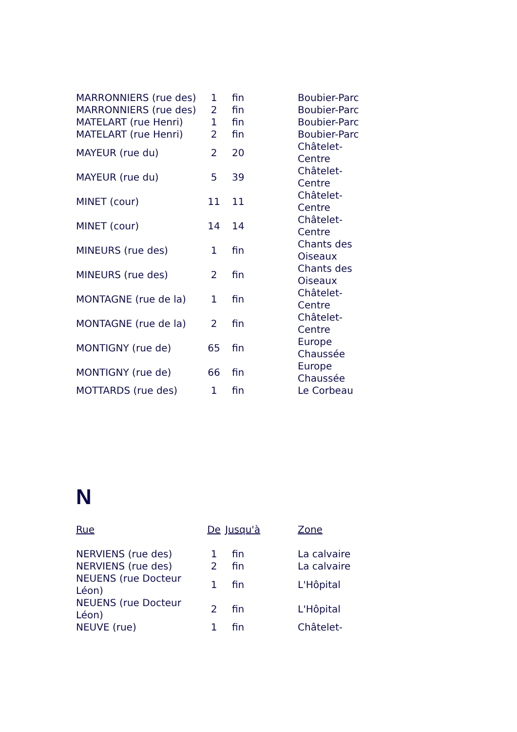| MARRONNIERS (rue des) | 1 | fin | Boubier-Parc |
| MARRONNIERS (rue des) | 2 | fin | Boubier-Parc |
| MATELART (rue Henri) | 1 | fin | Boubier-Parc |
| MATELART (rue Henri) | 2 | fin | Boubier-Parc |
| MAYEUR (rue du) | 2 | 20 | Châtelet- Centre |
| MAYEUR (rue du) | 5 | 39 | Châtelet- Centre |
| MINET (cour) | 11 | 11 | Châtelet- Centre |
| MINET (cour) | 14 | 14 | Châtelet- Centre |
| MINEURS (rue des) | 1 | fin | Chants des Oiseaux |
| MINEURS (rue des) | 2 | fin | Chants des Oiseaux |
| MONTAGNE (rue de la) | 1 | fin | Châtelet- Centre |
| MONTAGNE (rue de la) | 2 | fin | Châtelet- Centre |
| MONTIGNY (rue de) | 65 | fin | Europe Chaussée |
| MONTIGNY (rue de) | 66 | fin | Europe Chaussée |
| MOTTARDS (rue des) | 1 | fin | Le Corbeau |
N
| Rue | De | Jusqu'à | Zone |
| --- | --- | --- | --- |
| NERVIENS (rue des) | 1 | fin | La calvaire |
| NERVIENS (rue des) | 2 | fin | La calvaire |
| NEUENS (rue Docteur Léon) | 1 | fin | L'Hôpital |
| NEUENS (rue Docteur Léon) | 2 | fin | L'Hôpital |
| NEUVE (rue) | 1 | fin | Châtelet- |